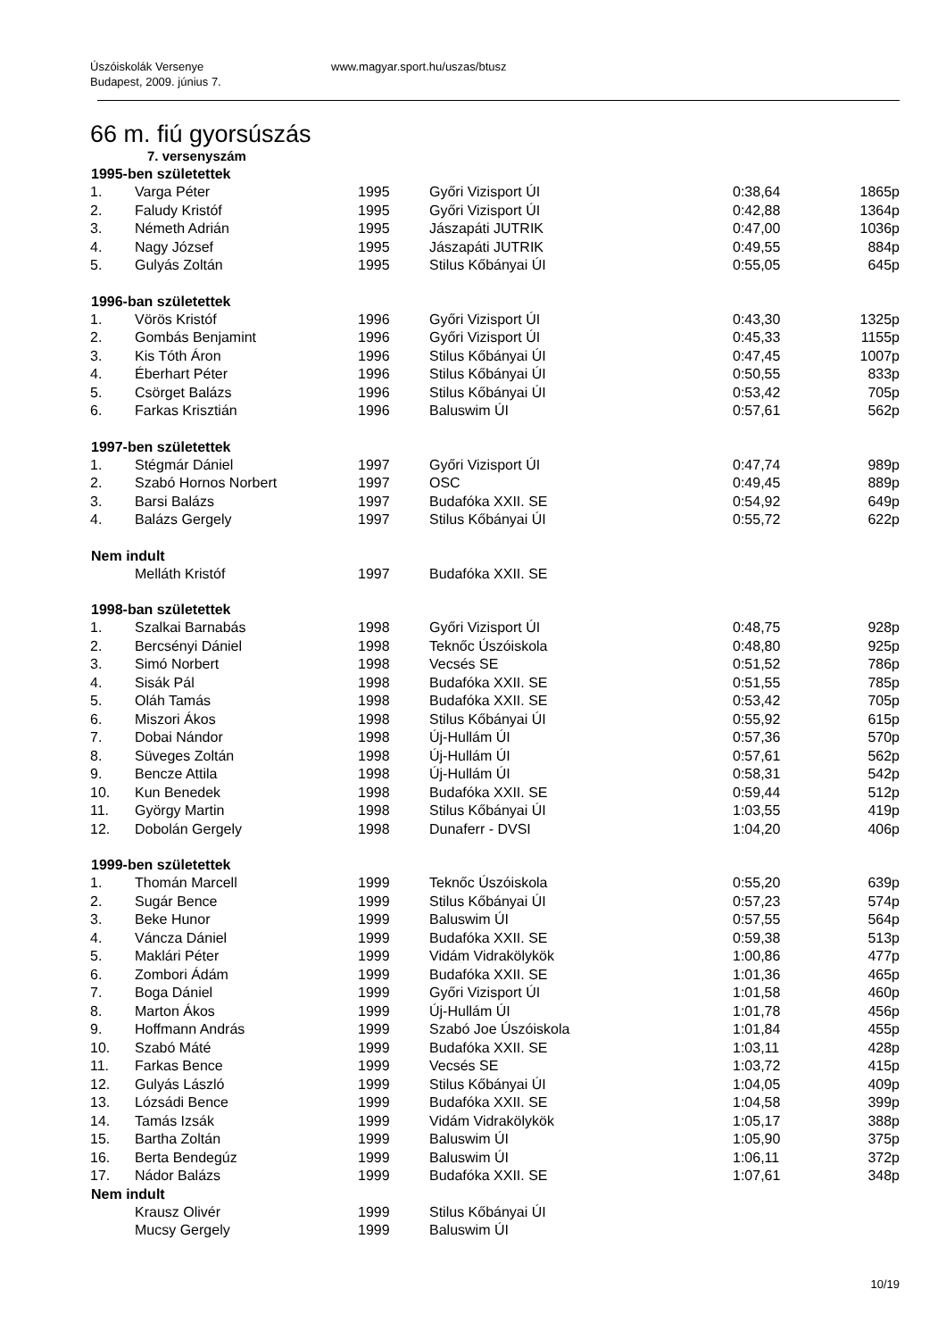Úszóiskolák Versenye
Budapest, 2009. június 7.
www.magyar.sport.hu/uszas/btusz
66 m. fiú gyorsúszás
7. versenyszám
| 1995-ben születettek | | | | | |
| --- | --- | --- | --- | --- | --- |
| 1. | Varga Péter | 1995 | Győri Vizisport ÚI | 0:38,64 | 1865p |
| 2. | Faludy Kristóf | 1995 | Győri Vizisport ÚI | 0:42,88 | 1364p |
| 3. | Németh Adrián | 1995 | Jászapáti JUTRIK | 0:47,00 | 1036p |
| 4. | Nagy József | 1995 | Jászapáti JUTRIK | 0:49,55 | 884p |
| 5. | Gulyás Zoltán | 1995 | Stilus Kőbányai ÚI | 0:55,05 | 645p |
| 1996-ban születettek | | | | | |
| 1. | Vörös Kristóf | 1996 | Győri Vizisport ÚI | 0:43,30 | 1325p |
| 2. | Gombás Benjamint | 1996 | Győri Vizisport ÚI | 0:45,33 | 1155p |
| 3. | Kis Tóth Áron | 1996 | Stilus Kőbányai ÚI | 0:47,45 | 1007p |
| 4. | Éberhart Péter | 1996 | Stilus Kőbányai ÚI | 0:50,55 | 833p |
| 5. | Csörget Balázs | 1996 | Stilus Kőbányai ÚI | 0:53,42 | 705p |
| 6. | Farkas Krisztián | 1996 | Baluswim ÚI | 0:57,61 | 562p |
| 1997-ben születettek | | | | | |
| 1. | Stégmár Dániel | 1997 | Győri Vizisport ÚI | 0:47,74 | 989p |
| 2. | Szabó Hornos Norbert | 1997 | OSC | 0:49,45 | 889p |
| 3. | Barsi Balázs | 1997 | Budafóka XXII. SE | 0:54,92 | 649p |
| 4. | Balázs Gergely | 1997 | Stilus Kőbányai ÚI | 0:55,72 | 622p |
| Nem indult | | | | | |
| | Melláth Kristóf | 1997 | Budafóka XXII. SE | | |
| 1998-ban születettek | | | | | |
| 1. | Szalkai Barnabás | 1998 | Győri Vizisport ÚI | 0:48,75 | 928p |
| 2. | Bercsényi Dániel | 1998 | Teknőc Úszóiskola | 0:48,80 | 925p |
| 3. | Simó Norbert | 1998 | Vecsés SE | 0:51,52 | 786p |
| 4. | Sisák Pál | 1998 | Budafóka XXII. SE | 0:51,55 | 785p |
| 5. | Oláh Tamás | 1998 | Budafóka XXII. SE | 0:53,42 | 705p |
| 6. | Miszori Ákos | 1998 | Stilus Kőbányai ÚI | 0:55,92 | 615p |
| 7. | Dobai Nándor | 1998 | Új-Hullám ÚI | 0:57,36 | 570p |
| 8. | Süveges Zoltán | 1998 | Új-Hullám ÚI | 0:57,61 | 562p |
| 9. | Bencze Attila | 1998 | Új-Hullám ÚI | 0:58,31 | 542p |
| 10. | Kun Benedek | 1998 | Budafóka XXII. SE | 0:59,44 | 512p |
| 11. | György Martin | 1998 | Stilus Kőbányai ÚI | 1:03,55 | 419p |
| 12. | Dobolán Gergely | 1998 | Dunaferr - DVSI | 1:04,20 | 406p |
| 1999-ben születettek | | | | | |
| 1. | Thomán Marcell | 1999 | Teknőc Úszóiskola | 0:55,20 | 639p |
| 2. | Sugár Bence | 1999 | Stilus Kőbányai ÚI | 0:57,23 | 574p |
| 3. | Beke Hunor | 1999 | Baluswim ÚI | 0:57,55 | 564p |
| 4. | Váncza Dániel | 1999 | Budafóka XXII. SE | 0:59,38 | 513p |
| 5. | Maklári Péter | 1999 | Vidám Vidrakölykök | 1:00,86 | 477p |
| 6. | Zombori Ádám | 1999 | Budafóka XXII. SE | 1:01,36 | 465p |
| 7. | Boga Dániel | 1999 | Győri Vizisport ÚI | 1:01,58 | 460p |
| 8. | Marton Ákos | 1999 | Új-Hullám ÚI | 1:01,78 | 456p |
| 9. | Hoffmann András | 1999 | Szabó Joe Úszóiskola | 1:01,84 | 455p |
| 10. | Szabó Máté | 1999 | Budafóka XXII. SE | 1:03,11 | 428p |
| 11. | Farkas Bence | 1999 | Vecsés SE | 1:03,72 | 415p |
| 12. | Gulyás László | 1999 | Stilus Kőbányai ÚI | 1:04,05 | 409p |
| 13. | Lózsádi Bence | 1999 | Budafóka XXII. SE | 1:04,58 | 399p |
| 14. | Tamás Izsák | 1999 | Vidám Vidrakölykök | 1:05,17 | 388p |
| 15. | Bartha Zoltán | 1999 | Baluswim ÚI | 1:05,90 | 375p |
| 16. | Berta Bendegúz | 1999 | Baluswim ÚI | 1:06,11 | 372p |
| 17. | Nádor Balázs | 1999 | Budafóka XXII. SE | 1:07,61 | 348p |
| Nem indult | | | | | |
| | Krausz Olivér | 1999 | Stilus Kőbányai ÚI | | |
| | Mucsy Gergely | 1999 | Baluswim ÚI | | |
10/19